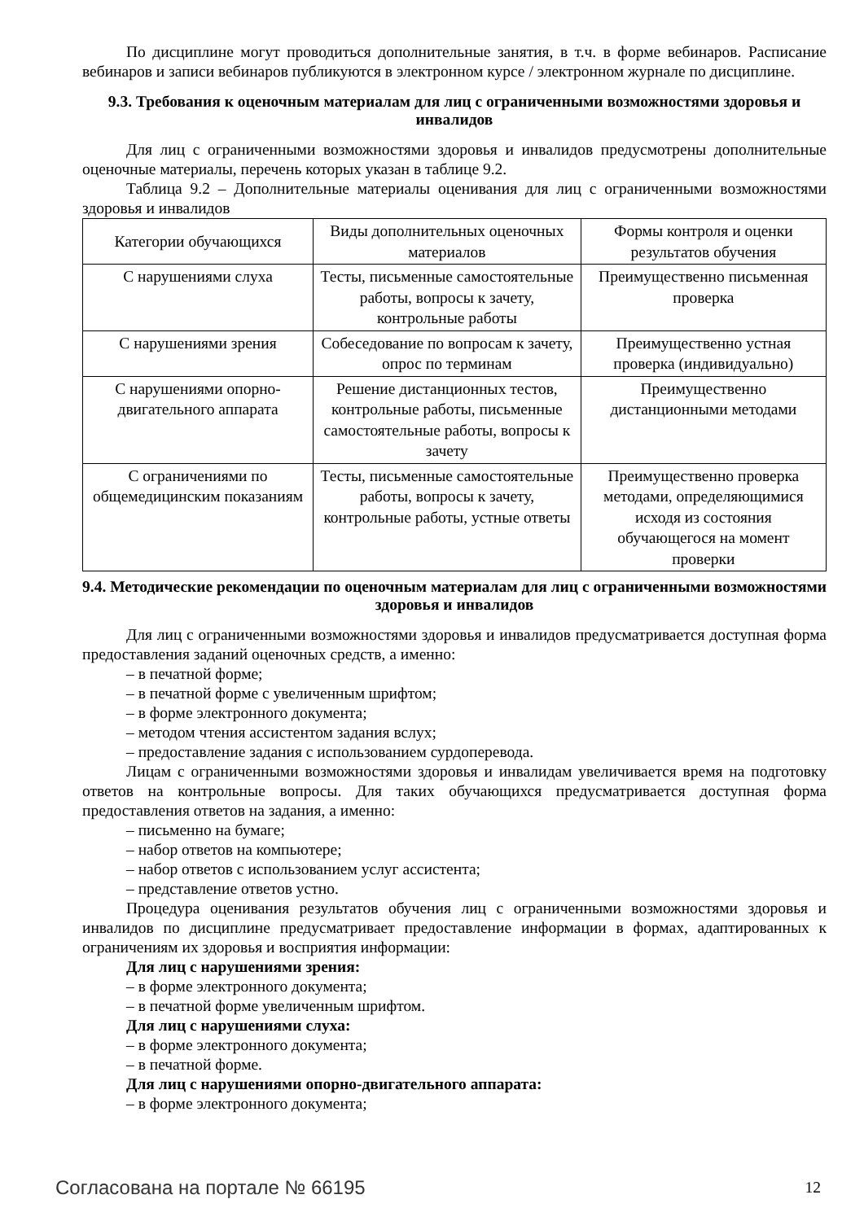По дисциплине могут проводиться дополнительные занятия, в т.ч. в форме вебинаров. Расписание вебинаров и записи вебинаров публикуются в электронном курсе / электронном журнале по дисциплине.
9.3. Требования к оценочным материалам для лиц с ограниченными возможностями здоровья и инвалидов
Для лиц с ограниченными возможностями здоровья и инвалидов предусмотрены дополнительные оценочные материалы, перечень которых указан в таблице 9.2.
Таблица 9.2 – Дополнительные материалы оценивания для лиц с ограниченными возможностями здоровья и инвалидов
| Категории обучающихся | Виды дополнительных оценочных материалов | Формы контроля и оценки результатов обучения |
| С нарушениями слуха | Тесты, письменные самостоятельные работы, вопросы к зачету, контрольные работы | Преимущественно письменная проверка |
| С нарушениями зрения | Собеседование по вопросам к зачету, опрос по терминам | Преимущественно устная проверка (индивидуально) |
| С нарушениями опорно-двигательного аппарата | Решение дистанционных тестов, контрольные работы, письменные самостоятельные работы, вопросы к зачету | Преимущественно дистанционными методами |
| С ограничениями по общемедицинским показаниям | Тесты, письменные самостоятельные работы, вопросы к зачету, контрольные работы, устные ответы | Преимущественно проверка методами, определяющимися исходя из состояния обучающегося на момент проверки |
9.4. Методические рекомендации по оценочным материалам для лиц с ограниченными возможностями здоровья и инвалидов
Для лиц с ограниченными возможностями здоровья и инвалидов предусматривается доступная форма предоставления заданий оценочных средств, а именно:
– в печатной форме;
– в печатной форме с увеличенным шрифтом;
– в форме электронного документа;
– методом чтения ассистентом задания вслух;
– предоставление задания с использованием сурдоперевода.
Лицам с ограниченными возможностями здоровья и инвалидам увеличивается время на подготовку ответов на контрольные вопросы. Для таких обучающихся предусматривается доступная форма предоставления ответов на задания, а именно:
– письменно на бумаге;
– набор ответов на компьютере;
– набор ответов с использованием услуг ассистента;
– представление ответов устно.
Процедура оценивания результатов обучения лиц с ограниченными возможностями здоровья и инвалидов по дисциплине предусматривает предоставление информации в формах, адаптированных к ограничениям их здоровья и восприятия информации:
Для лиц с нарушениями зрения:
– в форме электронного документа;
– в печатной форме увеличенным шрифтом.
Для лиц с нарушениями слуха:
– в форме электронного документа;
– в печатной форме.
Для лиц с нарушениями опорно-двигательного аппарата:
– в форме электронного документа;
Согласована на портале № 66195 12